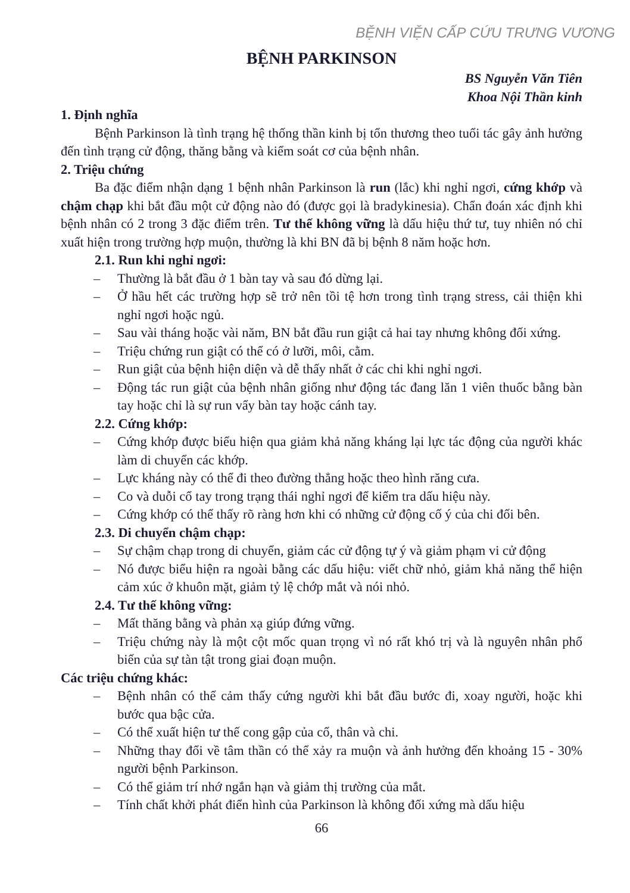BỆNH VIỆN CẤP CỨU TRƯNG VƯƠNG
BỆNH PARKINSON
BS Nguyễn Văn Tiên
Khoa Nội Thần kinh
1. Định nghĩa
Bệnh Parkinson là tình trạng hệ thống thần kinh bị tổn thương theo tuổi tác gây ảnh hưởng đến tình trạng cử động, thăng bằng và kiểm soát cơ của bệnh nhân.
2. Triệu chứng
Ba đặc điểm nhận dạng 1 bệnh nhân Parkinson là run (lắc) khi nghỉ ngơi, cứng khớp và chậm chạp khi bắt đầu một cử động nào đó (được gọi là bradykinesia). Chẩn đoán xác định khi bệnh nhân có 2 trong 3 đặc điểm trên. Tư thế không vững là dấu hiệu thứ tư, tuy nhiên nó chỉ xuất hiện trong trường hợp muộn, thường là khi BN đã bị bệnh 8 năm hoặc hơn.
2.1. Run khi nghỉ ngơi:
– Thường là bắt đầu ở 1 bàn tay và sau đó dừng lại.
– Ở hầu hết các trường hợp sẽ trở nên tồi tệ hơn trong tình trạng stress, cải thiện khi nghỉ ngơi hoặc ngủ.
– Sau vài tháng hoặc vài năm, BN bắt đầu run giật cả hai tay nhưng không đối xứng.
– Triệu chứng run giật có thể có ở lưỡi, môi, cằm.
– Run giật của bệnh hiện diện và dễ thấy nhất ở các chi khi nghỉ ngơi.
– Động tác run giật của bệnh nhân giống như động tác đang lăn 1 viên thuốc bằng bàn tay hoặc chỉ là sự run vẩy bàn tay hoặc cánh tay.
2.2. Cứng khớp:
– Cứng khớp được biểu hiện qua giảm khả năng kháng lại lực tác động của người khác làm di chuyển các khớp.
– Lực kháng này có thể đi theo đường thẳng hoặc theo hình răng cưa.
– Co và duỗi cổ tay trong trạng thái nghỉ ngơi để kiểm tra dấu hiệu này.
– Cứng khớp có thể thấy rõ ràng hơn khi có những cử động cố ý của chi đối bên.
2.3. Di chuyển chậm chạp:
– Sự chậm chạp trong di chuyển, giảm các cử động tự ý và giảm phạm vi cử động
– Nó được biểu hiện ra ngoài bằng các dấu hiệu: viết chữ nhỏ, giảm khả năng thể hiện cảm xúc ở khuôn mặt, giảm tỷ lệ chớp mắt và nói nhỏ.
2.4. Tư thế không vững:
– Mất thăng bằng và phản xạ giúp đứng vững.
– Triệu chứng này là một cột mốc quan trọng vì nó rất khó trị và là nguyên nhân phổ biến của sự tàn tật trong giai đoạn muộn.
Các triệu chứng khác:
– Bệnh nhân có thể cảm thấy cứng người khi bắt đầu bước đi, xoay người, hoặc khi bước qua bậc cửa.
– Có thể xuất hiện tư thế cong gập của cổ, thân và chi.
– Những thay đổi về tâm thần có thể xảy ra muộn và ảnh hưởng đến khoảng 15 - 30% người bệnh Parkinson.
– Có thể giảm trí nhớ ngắn hạn và giảm thị trường của mắt.
– Tính chất khởi phát điển hình của Parkinson là không đối xứng mà dấu hiệu
66